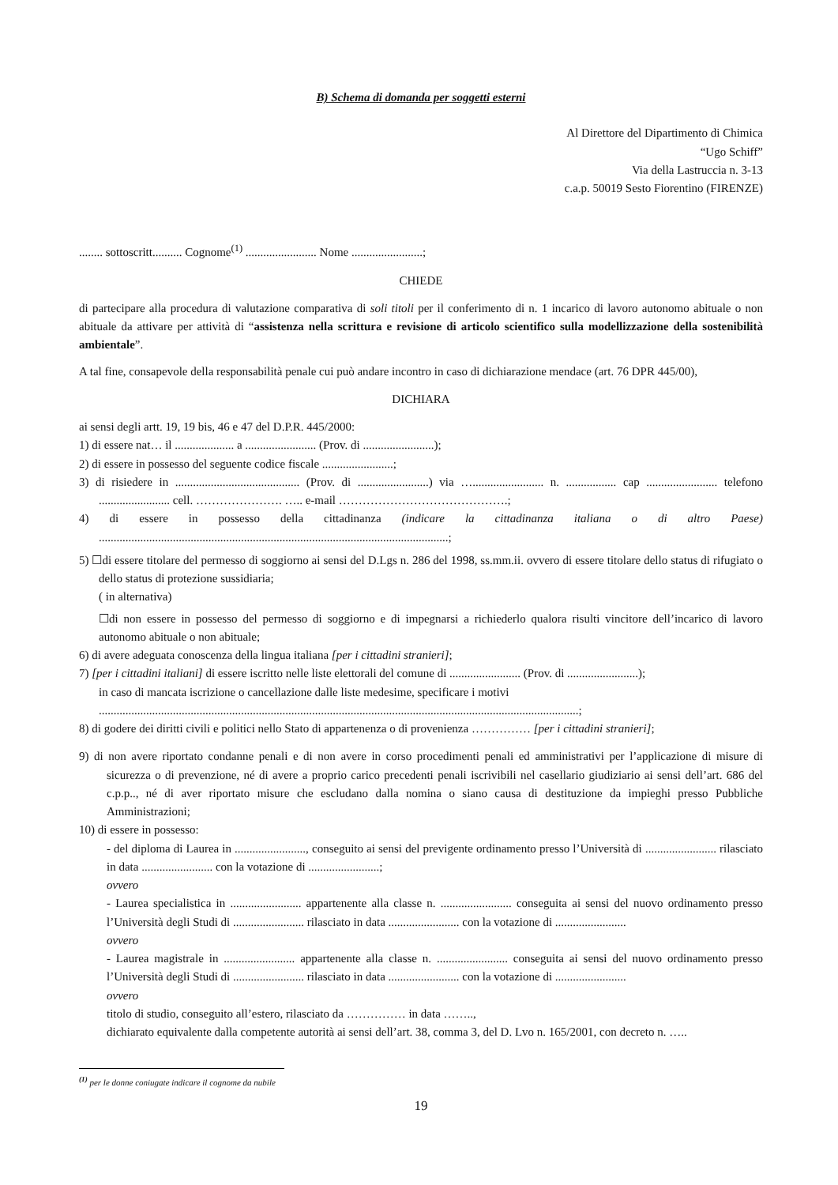B) Schema di domanda per soggetti esterni
Al Direttore del Dipartimento di Chimica
“Ugo Schiff”
Via della Lastruccia n. 3-13
c.a.p. 50019 Sesto Fiorentino (FIRENZE)
........ sottoscritt.......... Cognome<sup>(1)</sup> ........................ Nome ........................;
CHIEDE
di partecipare alla procedura di valutazione comparativa di soli titoli per il conferimento di n. 1 incarico di lavoro autonomo abituale o non abituale da attivare per attività di “assistenza nella scrittura e revisione di articolo scientifico sulla modellizzazione della sostenibilità ambientale”.
A tal fine, consapevole della responsabilità penale cui può andare incontro in caso di dichiarazione mendace (art. 76 DPR 445/00),
DICHIARA
ai sensi degli artt. 19, 19 bis, 46 e 47 del D.P.R. 445/2000:
1) di essere nat… il .................... a ........................ (Prov. di ........................);
2) di essere in possesso del seguente codice fiscale ........................;
3) di risiedere in .......................................... (Prov. di ........................) via …........................ n. ................. cap ........................ telefono ........................ cell. …………………. ….. e-mail …………………………………….;
4) di essere in possesso della cittadinanza (indicare la cittadinanza italiana o di altro Paese) ......................................................................................................................;
5) ☐di essere titolare del permesso di soggiorno ai sensi del D.Lgs n. 286 del 1998, ss.mm.ii. ovvero di essere titolare dello status di rifugiato o dello status di protezione sussidiaria;
( in alternativa)
☐di non essere in possesso del permesso di soggiorno e di impegnarsi a richiederlo qualora risulti vincitore dell’incarico di lavoro autonomo abituale o non abituale;
6) di avere adeguata conoscenza della lingua italiana [per i cittadini stranieri];
7) [per i cittadini italiani] di essere iscritto nelle liste elettorali del comune di ........................ (Prov. di ........................);
in caso di mancata iscrizione o cancellazione dalle liste medesime, specificare i motivi
..................................................................................................................................................................;
8) di godere dei diritti civili e politici nello Stato di appartenenza o di provenienza …………… [per i cittadini stranieri];
9) di non avere riportato condanne penali e di non avere in corso procedimenti penali ed amministrativi per l’applicazione di misure di sicurezza o di prevenzione, né di avere a proprio carico precedenti penali iscrivibili nel casellario giudiziario ai sensi dell’art. 686 del c.p.p.., né di aver riportato misure che escludano dalla nomina o siano causa di destituzione da impieghi presso Pubbliche Amministrazioni;
10) di essere in possesso:
- del diploma di Laurea in ........................, conseguito ai sensi del previgente ordinamento presso l’Università di ........................ rilasciato in data ........................ con la votazione di ........................;
ovvero
- Laurea specialistica in ........................ appartenente alla classe n. ........................ conseguita ai sensi del nuovo ordinamento presso l’Università degli Studi di ........................ rilasciato in data ........................ con la votazione di ........................
ovvero
- Laurea magistrale in ........................ appartenente alla classe n. ........................ conseguita ai sensi del nuovo ordinamento presso l’Università degli Studi di ........................ rilasciato in data ........................ con la votazione di ........................
ovvero
titolo di studio, conseguito all’estero, rilasciato da …………… in data ……..,
dichiarato equivalente dalla competente autorità ai sensi dell’art. 38, comma 3, del D. Lvo n. 165/2001, con decreto n. …..
<sup>(1)</sup> per le donne coniugate indicare il cognome da nubile
19